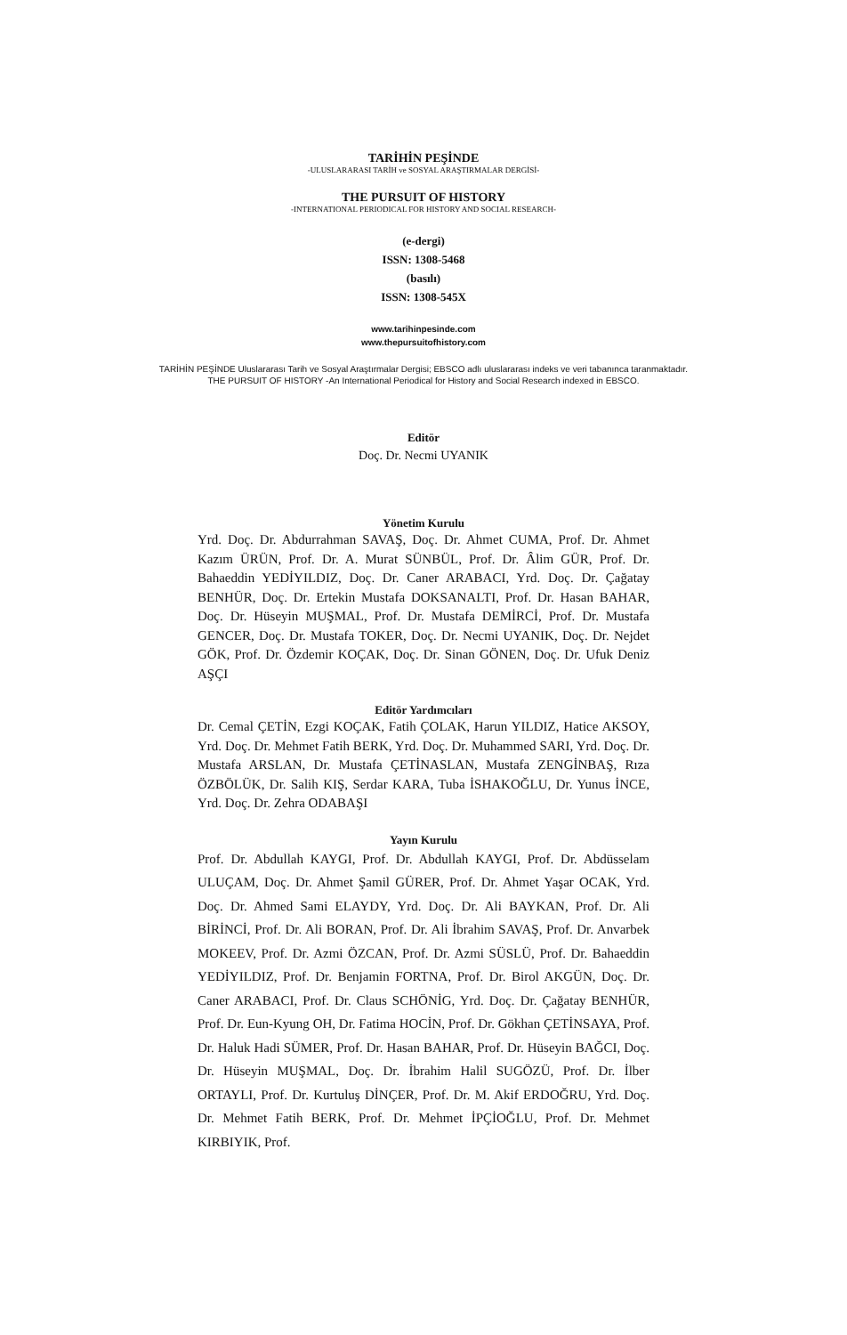TARİHİN PEŞİNDE
-ULUSLARARASI TARİH ve SOSYAL ARAŞTIRMALAR DERGİSİ-
THE PURSUIT OF HISTORY
-INTERNATIONAL PERIODICAL FOR HISTORY AND SOCIAL RESEARCH-
(e-dergi)
ISSN: 1308-5468
(basılı)
ISSN: 1308-545X
www.tarihinpesinde.com
www.thepursuitofhistory.com
TARİHİN PEŞİNDE Uluslararası Tarih ve Sosyal Araştırmalar Dergisi; EBSCO adlı uluslararası indeks ve veri tabanınca taranmaktadır.
THE PURSUIT OF HISTORY -An International Periodical for History and Social Research indexed in EBSCO.
Editör
Doç. Dr. Necmi UYANIK
Yönetim Kurulu
Yrd. Doç. Dr. Abdurrahman SAVAŞ, Doç. Dr. Ahmet CUMA, Prof. Dr. Ahmet Kazım ÜRÜN, Prof. Dr. A. Murat SÜNBÜL, Prof. Dr. Âlim GÜR, Prof. Dr. Bahaeddin YEDİYILDIZ, Doç. Dr. Caner ARABACI, Yrd. Doç. Dr. Çağatay BENHÜR, Doç. Dr. Ertekin Mustafa DOKSANALTI, Prof. Dr. Hasan BAHAR, Doç. Dr. Hüseyin MUŞMAL, Prof. Dr. Mustafa DEMİRCİ, Prof. Dr. Mustafa GENCER, Doç. Dr. Mustafa TOKER, Doç. Dr. Necmi UYANIK, Doç. Dr. Nejdet GÖK, Prof. Dr. Özdemir KOÇAK, Doç. Dr. Sinan GÖNEN, Doç. Dr. Ufuk Deniz AŞÇI
Editör Yardımcıları
Dr. Cemal ÇETİN, Ezgi KOÇAK, Fatih ÇOLAK, Harun YILDIZ, Hatice AKSOY, Yrd. Doç. Dr. Mehmet Fatih BERK, Yrd. Doç. Dr. Muhammed SARI, Yrd. Doç. Dr. Mustafa ARSLAN, Dr. Mustafa ÇETİNASLAN, Mustafa ZENGİNBAŞ, Rıza ÖZBÖLÜK, Dr. Salih KIŞ, Serdar KARA, Tuba İSHAKOĞLU, Dr. Yunus İNCE, Yrd. Doç. Dr. Zehra ODABAŞI
Yayın Kurulu
Prof. Dr. Abdullah KAYGI, Prof. Dr. Abdullah KAYGI, Prof. Dr. Abdüsselam ULUÇAM, Doç. Dr. Ahmet Şamil GÜRER, Prof. Dr. Ahmet Yaşar OCAK, Yrd. Doç. Dr. Ahmed Sami ELAYDY, Yrd. Doç. Dr. Ali BAYKAN, Prof. Dr. Ali BİRİNCİ, Prof. Dr. Ali BORAN, Prof. Dr. Ali İbrahim SAVAŞ, Prof. Dr. Anvarbek MOKEEV, Prof. Dr. Azmi ÖZCAN, Prof. Dr. Azmi SÜSLÜ, Prof. Dr. Bahaeddin YEDİYILDIZ, Prof. Dr. Benjamin FORTNA, Prof. Dr. Birol AKGÜN, Doç. Dr. Caner ARABACI, Prof. Dr. Claus SCHÖNİG, Yrd. Doç. Dr. Çağatay BENHÜR, Prof. Dr. Eun-Kyung OH, Dr. Fatima HOCİN, Prof. Dr. Gökhan ÇETİNSAYA, Prof. Dr. Haluk Hadi SÜMER, Prof. Dr. Hasan BAHAR, Prof. Dr. Hüseyin BAĞCI, Doç. Dr. Hüseyin MUŞMAL, Doç. Dr. İbrahim Halil SUGÖZÜ, Prof. Dr. İlber ORTAYLI, Prof. Dr. Kurtuluş DİNÇER, Prof. Dr. M. Akif ERDOĞRU, Yrd. Doç. Dr. Mehmet Fatih BERK, Prof. Dr. Mehmet İPÇİOĞLU, Prof. Dr. Mehmet KIRBIYIK, Prof.